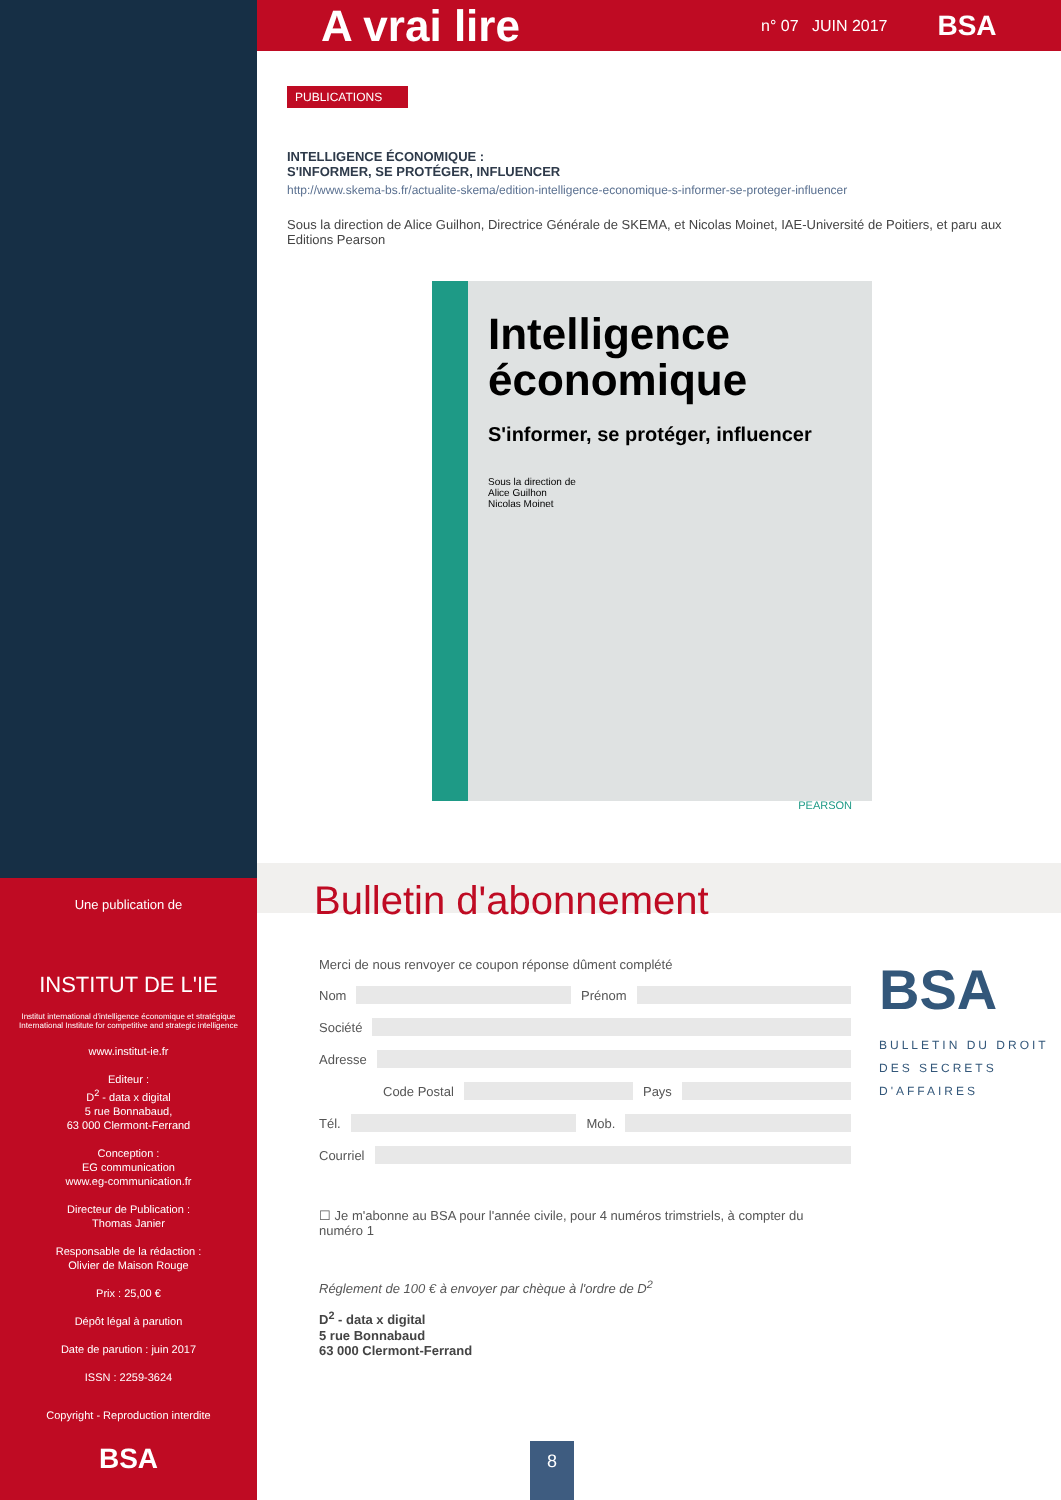Une publication de
INSTITUT DE L'IE
Institut international d'intelligence économique et stratégique
International Institute for competitive and strategic intelligence
www.institut-ie.fr
Editeur :
D<sup>2</sup> - data x digital
5 rue Bonnabaud,
63 000 Clermont-Ferrand
Conception :
EG communication
www.eg-communication.fr
Directeur de Publication :
Thomas Janier
Responsable de la rédaction :
Olivier de Maison Rouge
Prix : 25,00 €
Dépôt légal à parution
Date de parution : juin 2017
ISSN : 2259-3624
Copyright - Reproduction interdite
BSA
A vrai lire
n° 07 JUIN 2017 BSA
PUBLICATIONS
INTELLIGENCE ÉCONOMIQUE :
S'INFORMER, SE PROTÉGER, INFLUENCER
http://www.skema-bs.fr/actualite-skema/edition-intelligence-economique-s-informer-se-proteger-influencer
Sous la direction de Alice Guilhon, Directrice Générale de SKEMA, et Nicolas Moinet, IAE-Université de Poitiers, et paru aux Editions Pearson
Intelligence économique
S'informer, se protéger, influencer
Sous la direction de
Alice Guilhon
Nicolas Moinet
PEARSON
Bulletin d'abonnement
Merci de nous renvoyer ce coupon réponse dûment complété
Nom Prénom
Société
Adresse
Code Postal Pays
Tél. Mob.
Courriel
☐ Je m'abonne au BSA pour l'année civile, pour 4 numéros trimstriels, à compter du numéro 1
Réglement de 100 € à envoyer par chèque à l'ordre de D<sup>2</sup>
D<sup>2</sup> - data x digital
5 rue Bonnabaud
63 000 Clermont-Ferrand
BSA
BULLETIN DU DROIT
DES SECRETS
D'AFFAIRES
8